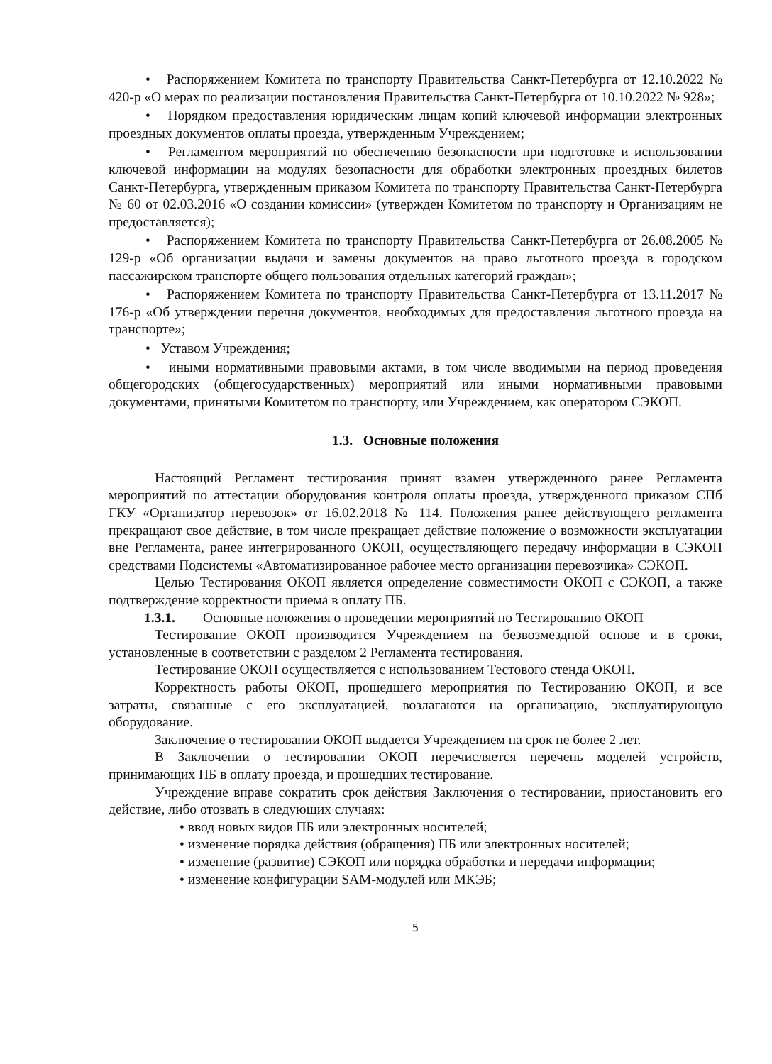• Распоряжением Комитета по транспорту Правительства Санкт-Петербурга от 12.10.2022 № 420-р «О мерах по реализации постановления Правительства Санкт-Петербурга от 10.10.2022 № 928»;
• Порядком предоставления юридическим лицам копий ключевой информации электронных проездных документов оплаты проезда, утвержденным Учреждением;
• Регламентом мероприятий по обеспечению безопасности при подготовке и использовании ключевой информации на модулях безопасности для обработки электронных проездных билетов Санкт-Петербурга, утвержденным приказом Комитета по транспорту Правительства Санкт-Петербурга № 60 от 02.03.2016 «О создании комиссии» (утвержден Комитетом по транспорту и Организациям не предоставляется);
• Распоряжением Комитета по транспорту Правительства Санкт-Петербурга от 26.08.2005 № 129-р «Об организации выдачи и замены документов на право льготного проезда в городском пассажирском транспорте общего пользования отдельных категорий граждан»;
• Распоряжением Комитета по транспорту Правительства Санкт-Петербурга от 13.11.2017 № 176-р «Об утверждении перечня документов, необходимых для предоставления льготного проезда на транспорте»;
• Уставом Учреждения;
• иными нормативными правовыми актами, в том числе вводимыми на период проведения общегородских (общегосударственных) мероприятий или иными нормативными правовыми документами, принятыми Комитетом по транспорту, или Учреждением, как оператором СЭКОП.
1.3. Основные положения
Настоящий Регламент тестирования принят взамен утвержденного ранее Регламента мероприятий по аттестации оборудования контроля оплаты проезда, утвержденного приказом СПб ГКУ «Организатор перевозок» от 16.02.2018 № 114. Положения ранее действующего регламента прекращают свое действие, в том числе прекращает действие положение о возможности эксплуатации вне Регламента, ранее интегрированного ОКОП, осуществляющего передачу информации в СЭКОП средствами Подсистемы «Автоматизированное рабочее место организации перевозчика» СЭКОП.
Целью Тестирования ОКОП является определение совместимости ОКОП с СЭКОП, а также подтверждение корректности приема в оплату ПБ.
1.3.1. Основные положения о проведении мероприятий по Тестированию ОКОП
Тестирование ОКОП производится Учреждением на безвозмездной основе и в сроки, установленные в соответствии с разделом 2 Регламента тестирования.
Тестирование ОКОП осуществляется с использованием Тестового стенда ОКОП.
Корректность работы ОКОП, прошедшего мероприятия по Тестированию ОКОП, и все затраты, связанные с его эксплуатацией, возлагаются на организацию, эксплуатирующую оборудование.
Заключение о тестировании ОКОП выдается Учреждением на срок не более 2 лет.
В Заключении о тестировании ОКОП перечисляется перечень моделей устройств, принимающих ПБ в оплату проезда, и прошедших тестирование.
Учреждение вправе сократить срок действия Заключения о тестировании, приостановить его действие, либо отозвать в следующих случаях:
• ввод новых видов ПБ или электронных носителей;
• изменение порядка действия (обращения) ПБ или электронных носителей;
• изменение (развитие) СЭКОП или порядка обработки и передачи информации;
• изменение конфигурации SAM-модулей или МКЭБ;
5